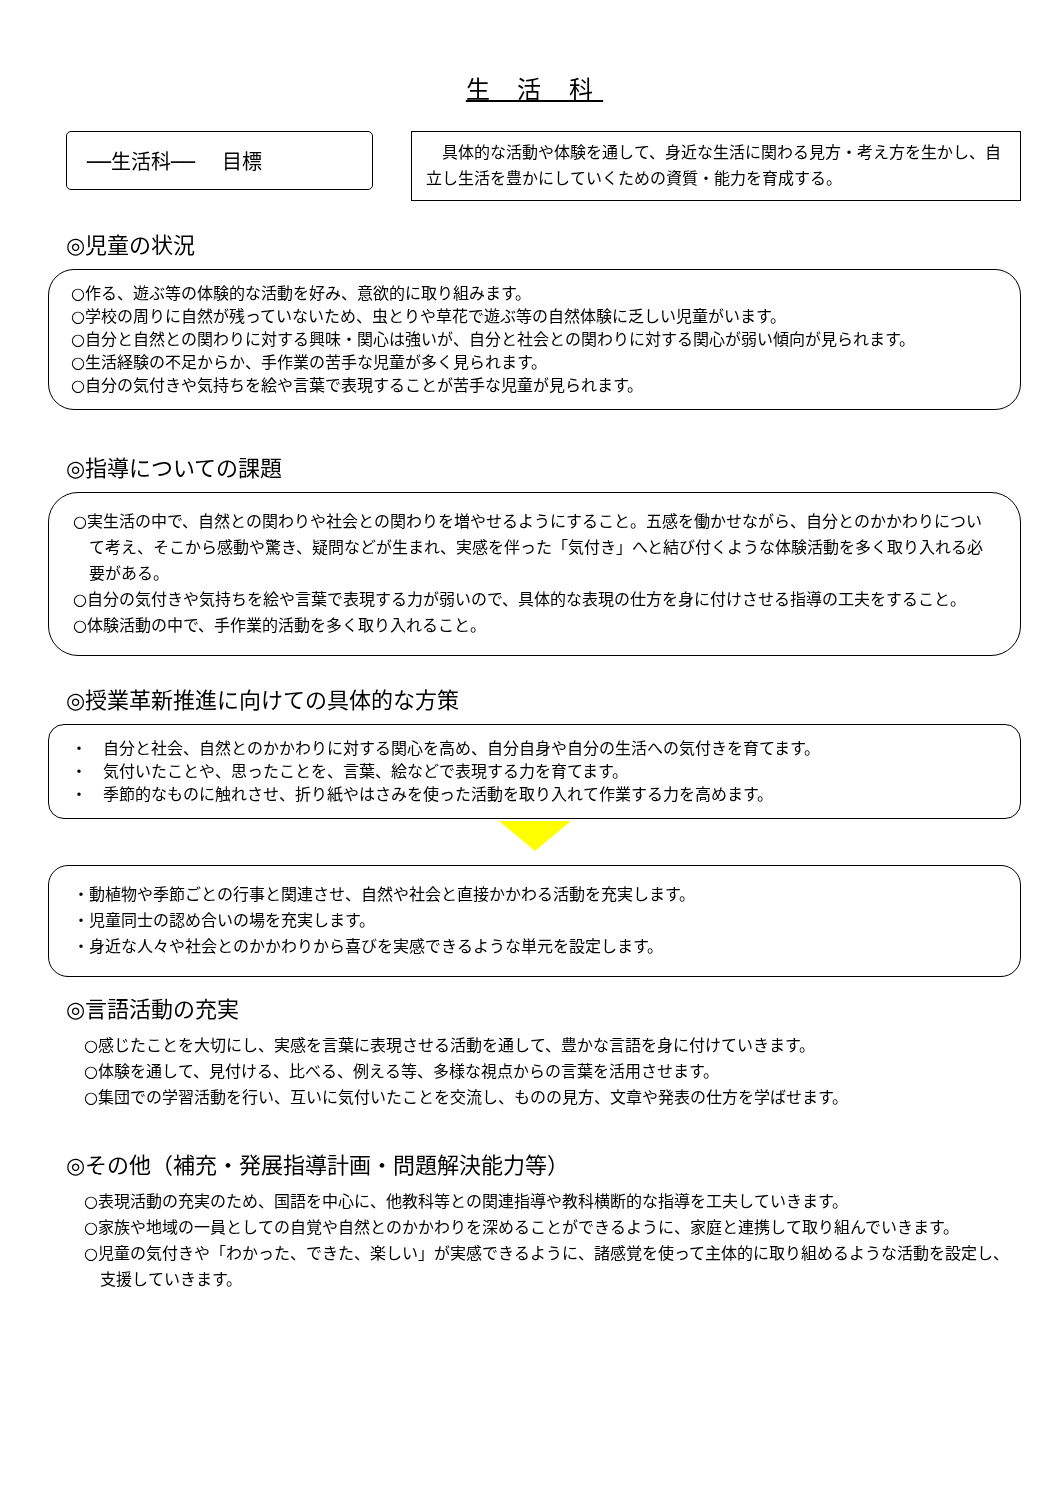生 活 科
──生活科──　 目標
　具体的な活動や体験を通して、身近な生活に関わる見方・考え方を生かし、自立し生活を豊かにしていくための資質・能力を育成する。
◎児童の状況
○作る、遊ぶ等の体験的な活動を好み、意欲的に取り組みます。
○学校の周りに自然が残っていないため、虫とりや草花で遊ぶ等の自然体験に乏しい児童がいます。
○自分と自然との関わりに対する興味・関心は強いが、自分と社会との関わりに対する関心が弱い傾向が見られます。
○生活経験の不足からか、手作業の苦手な児童が多く見られます。
○自分の気付きや気持ちを絵や言葉で表現することが苦手な児童が見られます。
◎指導についての課題
○実生活の中で、自然との関わりや社会との関わりを増やせるようにすること。五感を働かせながら、自分とのかかわりについて考え、そこから感動や驚き、疑問などが生まれ、実感を伴った「気付き」へと結び付くような体験活動を多く取り入れる必要がある。
○自分の気付きや気持ちを絵や言葉で表現する力が弱いので、具体的な表現の仕方を身に付けさせる指導の工夫をすること。
○体験活動の中で、手作業的活動を多く取り入れること。
◎授業革新推進に向けての具体的な方策
・　自分と社会、自然とのかかわりに対する関心を高め、自分自身や自分の生活への気付きを育てます。
・　気付いたことや、思ったことを、言葉、絵などで表現する力を育てます。
・　季節的なものに触れさせ、折り紙やはさみを使った活動を取り入れて作業する力を高めます。
・動植物や季節ごとの行事と関連させ、自然や社会と直接かかわる活動を充実します。
・児童同士の認め合いの場を充実します。
・身近な人々や社会とのかかわりから喜びを実感できるような単元を設定します。
◎言語活動の充実
○感じたことを大切にし、実感を言葉に表現させる活動を通して、豊かな言語を身に付けていきます。
○体験を通して、見付ける、比べる、例える等、多様な視点からの言葉を活用させます。
○集団での学習活動を行い、互いに気付いたことを交流し、ものの見方、文章や発表の仕方を学ばせます。
◎その他（補充・発展指導計画・問題解決能力等）
○表現活動の充実のため、国語を中心に、他教科等との関連指導や教科横断的な指導を工夫していきます。
○家族や地域の一員としての自覚や自然とのかかわりを深めることができるように、家庭と連携して取り組んでいきます。
○児童の気付きや「わかった、できた、楽しい」が実感できるように、諸感覚を使って主体的に取り組めるような活動を設定し、支援していきます。